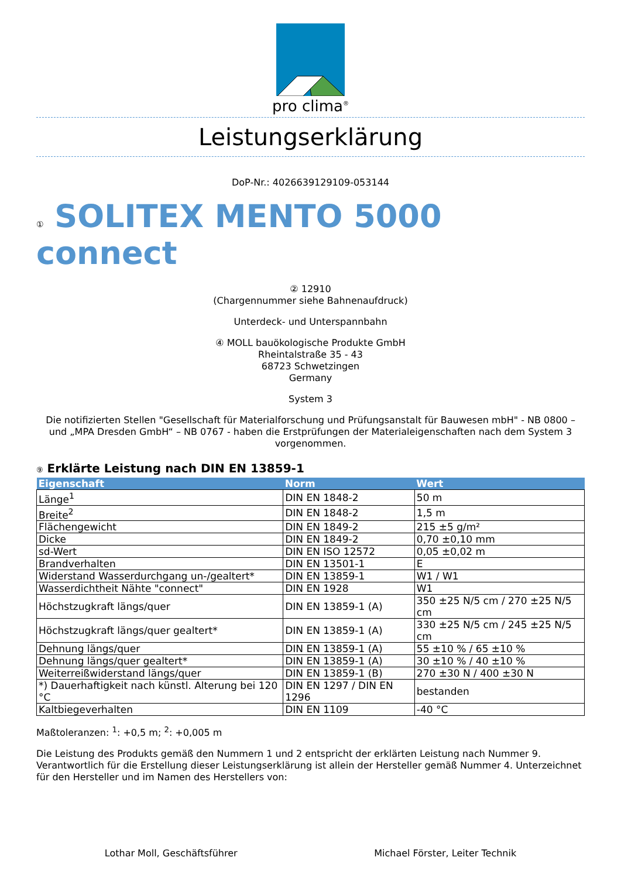pro clima<sup>®</sup>
Leistungserklärung
DoP-Nr.: 4026639129109-053144
① SOLITEX MENTO 5000 connect
② 12910
(Chargennummer siehe Bahnenaufdruck)
Unterdeck- und Unterspannbahn
④ MOLL bauökologische Produkte GmbH
Rheintalstraße 35 - 43
68723 Schwetzingen
Germany
System 3
Die notifizierten Stellen "Gesellschaft für Materialforschung und Prüfungsanstalt für Bauwesen mbH" - NB 0800 – und „MPA Dresden GmbH“ – NB 0767 - haben die Erstprüfungen der Materialeigenschaften nach dem System 3 vorgenommen.
⑨ Erklärte Leistung nach DIN EN 13859-1
| Eigenschaft | Norm | Wert |
| --- | --- | --- |
| Länge<sup>1</sup> | DIN EN 1848-2 | 50 m |
| Breite<sup>2</sup> | DIN EN 1848-2 | 1,5 m |
| Flächengewicht | DIN EN 1849-2 | 215 ±5 g/m² |
| Dicke | DIN EN 1849-2 | 0,70 ±0,10 mm |
| sd-Wert | DIN EN ISO 12572 | 0,05 ±0,02 m |
| Brandverhalten | DIN EN 13501-1 | E |
| Widerstand Wasserdurchgang un-/gealtert* | DIN EN 13859-1 | W1 / W1 |
| Wasserdichtheit Nähte "connect" | DIN EN 1928 | W1 |
| Höchstzugkraft längs/quer | DIN EN 13859-1 (A) | 350 ±25 N/5 cm / 270 ±25 N/5 cm |
| Höchstzugkraft längs/quer gealtert* | DIN EN 13859-1 (A) | 330 ±25 N/5 cm / 245 ±25 N/5 cm |
| Dehnung längs/quer | DIN EN 13859-1 (A) | 55 ±10 % / 65 ±10 % |
| Dehnung längs/quer gealtert* | DIN EN 13859-1 (A) | 30 ±10 % / 40 ±10 % |
| Weiterreißwiderstand längs/quer | DIN EN 13859-1 (B) | 270 ±30 N / 400 ±30 N |
| *) Dauerhaftigkeit nach künstl. Alterung bei 120 °C | DIN EN 1297 / DIN EN 1296 | bestanden |
| Kaltbiegeverhalten | DIN EN 1109 | -40 °C |
Maßtoleranzen: <sup>1</sup>: +0,5 m; <sup>2</sup>: +0,005 m
Die Leistung des Produkts gemäß den Nummern 1 und 2 entspricht der erklärten Leistung nach Nummer 9. Verantwortlich für die Erstellung dieser Leistungserklärung ist allein der Hersteller gemäß Nummer 4. Unterzeichnet für den Hersteller und im Namen des Herstellers von:
Lothar Moll, Geschäftsführer Michael Förster, Leiter Technik